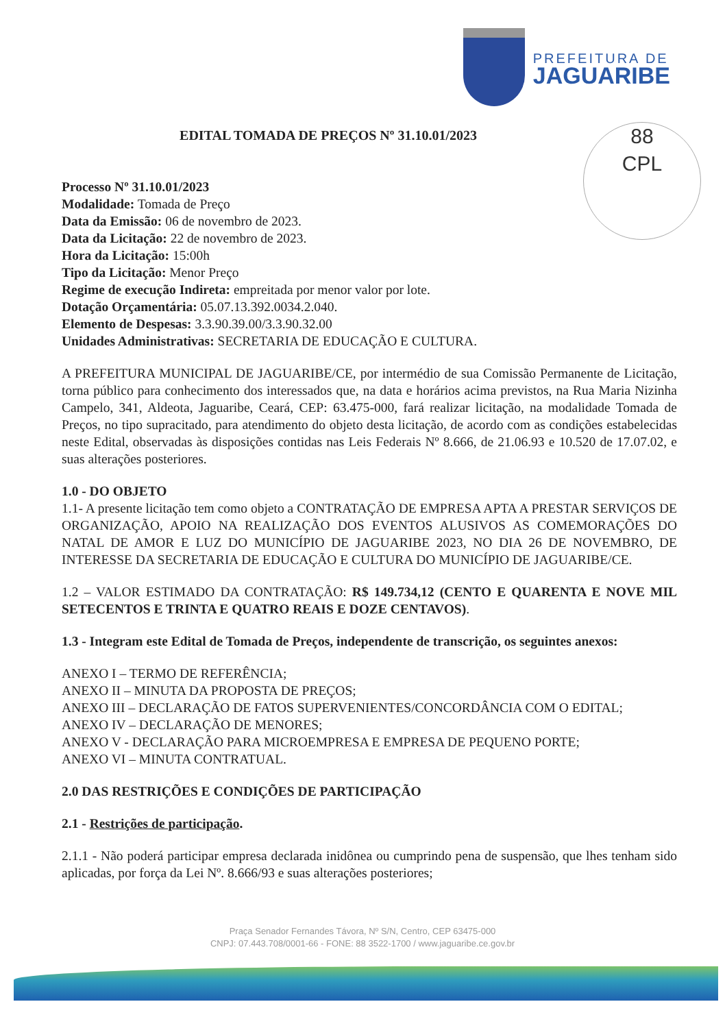PREFEITURA DE
JAGUARIBE
88
CPL
EDITAL TOMADA DE PREÇOS Nº 31.10.01/2023
Processo Nº 31.10.01/2023
Modalidade: Tomada de Preço
Data da Emissão: 06 de novembro de 2023.
Data da Licitação: 22 de novembro de 2023.
Hora da Licitação: 15:00h
Tipo da Licitação: Menor Preço
Regime de execução Indireta: empreitada por menor valor por lote.
Dotação Orçamentária: 05.07.13.392.0034.2.040.
Elemento de Despesas: 3.3.90.39.00/3.3.90.32.00
Unidades Administrativas: SECRETARIA DE EDUCAÇÃO E CULTURA.
A PREFEITURA MUNICIPAL DE JAGUARIBE/CE, por intermédio de sua Comissão Permanente de Licitação, torna público para conhecimento dos interessados que, na data e horários acima previstos, na Rua Maria Nizinha Campelo, 341, Aldeota, Jaguaribe, Ceará, CEP: 63.475-000, fará realizar licitação, na modalidade Tomada de Preços, no tipo supracitado, para atendimento do objeto desta licitação, de acordo com as condições estabelecidas neste Edital, observadas às disposições contidas nas Leis Federais Nº 8.666, de 21.06.93 e 10.520 de 17.07.02, e suas alterações posteriores.
1.0 - DO OBJETO
1.1- A presente licitação tem como objeto a CONTRATAÇÃO DE EMPRESA APTA A PRESTAR SERVIÇOS DE ORGANIZAÇÃO, APOIO NA REALIZAÇÃO DOS EVENTOS ALUSIVOS AS COMEMORAÇÕES DO NATAL DE AMOR E LUZ DO MUNICÍPIO DE JAGUARIBE 2023, NO DIA 26 DE NOVEMBRO, DE INTERESSE DA SECRETARIA DE EDUCAÇÃO E CULTURA DO MUNICÍPIO DE JAGUARIBE/CE.
1.2 – VALOR ESTIMADO DA CONTRATAÇÃO: R$ 149.734,12 (CENTO E QUARENTA E NOVE MIL SETECENTOS E TRINTA E QUATRO REAIS E DOZE CENTAVOS).
1.3 - Integram este Edital de Tomada de Preços, independente de transcrição, os seguintes anexos:
ANEXO I – TERMO DE REFERÊNCIA;
ANEXO II – MINUTA DA PROPOSTA DE PREÇOS;
ANEXO III – DECLARAÇÃO DE FATOS SUPERVENIENTES/CONCORDÂNCIA COM O EDITAL;
ANEXO IV – DECLARAÇÃO DE MENORES;
ANEXO V - DECLARAÇÃO PARA MICROEMPRESA E EMPRESA DE PEQUENO PORTE;
ANEXO VI – MINUTA CONTRATUAL.
2.0 DAS RESTRIÇÕES E CONDIÇÕES DE PARTICIPAÇÃO
2.1 - Restrições de participação.
2.1.1 - Não poderá participar empresa declarada inidônea ou cumprindo pena de suspensão, que lhes tenham sido aplicadas, por força da Lei Nº. 8.666/93 e suas alterações posteriores;
Praça Senador Fernandes Távora, Nº S/N, Centro, CEP 63475-000
CNPJ: 07.443.708/0001-66 - FONE: 88 3522-1700 / www.jaguaribe.ce.gov.br